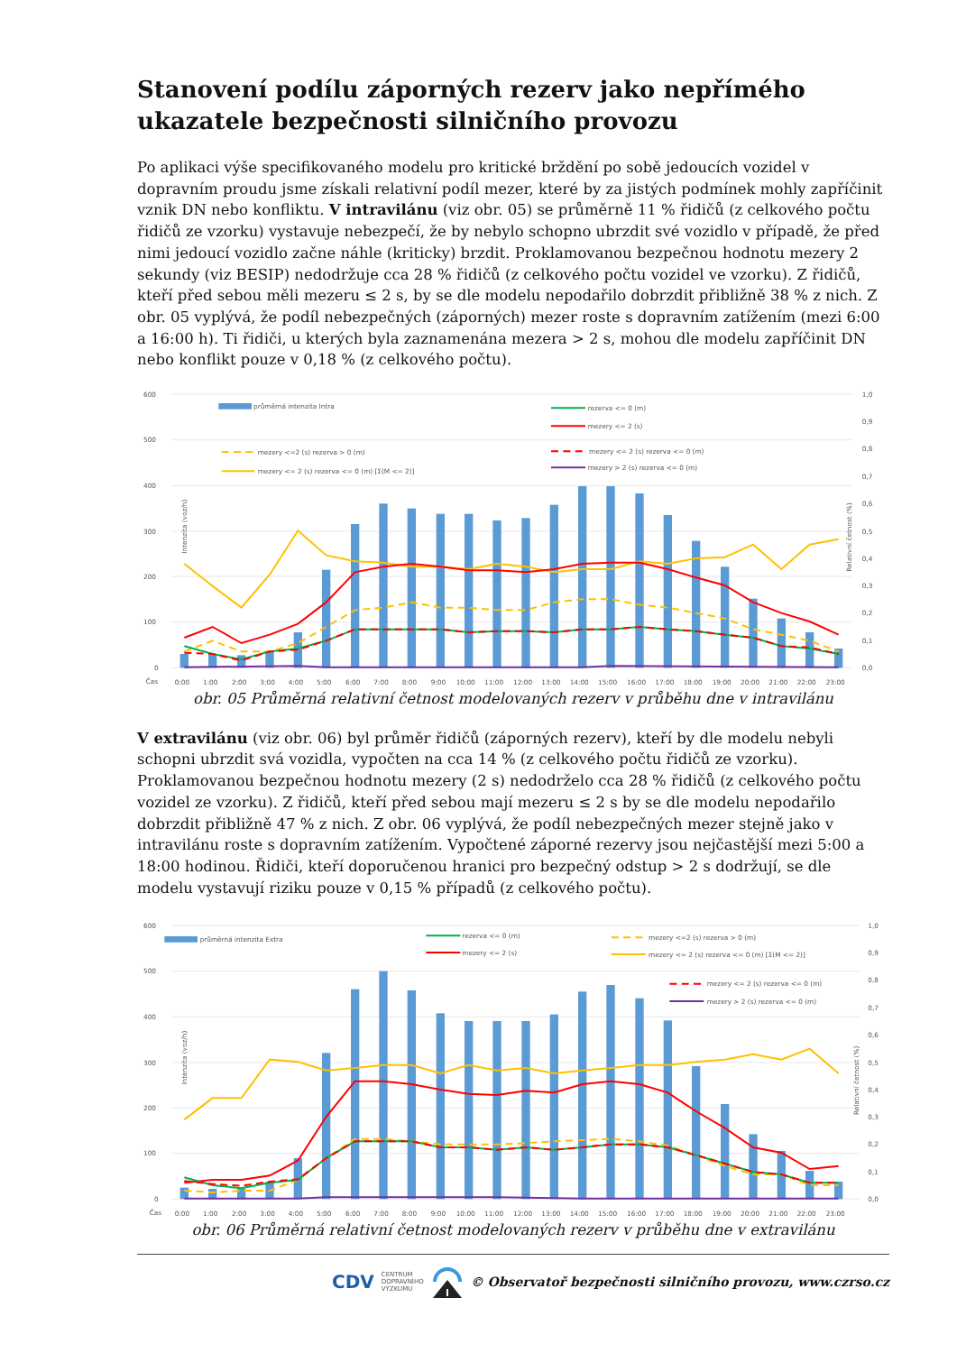Stanovení podílu záporných rezerv jako nepřímého ukazatele bezpečnosti silničního provozu
Po aplikaci výše specifikovaného modelu pro kritické brždění po sobě jedoucích vozidel v dopravním proudu jsme získali relativní podíl mezer, které by za jistých podmínek mohly zapříčinit vznik DN nebo konfliktu. V intravilánu (viz obr. 05) se průměrně 11 % řidičů (z celkového počtu řidičů ze vzorku) vystavuje nebezpečí, že by nebylo schopno ubrzdit své vozidlo v případě, že před nimi jedoucí vozidlo začne náhle (kriticky) brzdit. Proklamovanou bezpečnou hodnotu mezery 2 sekundy (viz BESIP) nedodržuje cca 28 % řidičů (z celkového počtu vozidel ve vzorku). Z řidičů, kteří před sebou měli mezeru ≤ 2 s, by se dle modelu nepodařilo dobrzdit přibližně 38 % z nich. Z obr. 05 vyplývá, že podíl nebezpečných (záporných) mezer roste s dopravním zatížením (mezi 6:00 a 16:00 h). Ti řidiči, u kterých byla zaznamenána mezera > 2 s, mohou dle modelu zapříčinit DN nebo konflikt pouze v 0,18 % (z celkového počtu).
600
500
400
300
200
100
0
1,0
0,9
0,8
0,7
0,6
0,5
0,4
0,3
0,2
0,1
0,0
Intenzita (voz/h)
Relativní četnost (%)
průměrná intenzita Intra
rezerva <= 0 (m)
mezery <= 2 (s)
mezery <=2 (s) rezerva > 0 (m)
mezery <= 2 (s) rezerva <= 0 (m) [Σ(M <= 2)]
mezery <= 2 (s) rezerva <= 0 (m)
mezery > 2 (s) rezerva <= 0 (m)
Čas
0:00
1:00
2:00
3:00
4:00
5:00
6:00
7:00
8:00
9:00
10:00
11:00
12:00
13:00
14:00
15:00
16:00
17:00
18:00
19:00
20:00
21:00
22:00
23:00
obr. 05 Průměrná relativní četnost modelovaných rezerv v průběhu dne v intravilánu
V extravilánu (viz obr. 06) byl průměr řidičů (záporných rezerv), kteří by dle modelu nebyli schopni ubrzdit svá vozidla, vypočten na cca 14 % (z celkového počtu řidičů ze vzorku). Proklamovanou bezpečnou hodnotu mezery (2 s) nedodrželo cca 28 % řidičů (z celkového počtu vozidel ze vzorku). Z řidičů, kteří před sebou mají mezeru ≤ 2 s by se dle modelu nepodařilo dobrzdit přibližně 47 % z nich. Z obr. 06 vyplývá, že podíl nebezpečných mezer stejně jako v intravilánu roste s dopravním zatížením. Vypočtené záporné rezervy jsou nejčastější mezi 5:00 a 18:00 hodinou. Řidiči, kteří doporučenou hranici pro bezpečný odstup > 2 s dodržují, se dle modelu vystavují riziku pouze v 0,15 % případů (z celkového počtu).
600
500
400
300
200
100
0
1,0
0,9
0,8
0,7
0,6
0,5
0,4
0,3
0,2
0,1
0,0
Intenzita (voz/h)
Relativní četnost (%)
průměrná intenzita Extra
rezerva <= 0 (m)
mezery <= 2 (s)
mezery <=2 (s) rezerva > 0 (m)
mezery <= 2 (s) rezerva <= 0 (m) [Σ(M <= 2)]
mezery <= 2 (s) rezerva <= 0 (m)
mezery > 2 (s) rezerva <= 0 (m)
Čas
0:00
1:00
2:00
3:00
4:00
5:00
6:00
7:00
8:00
9:00
10:00
11:00
12:00
13:00
14:00
15:00
16:00
17:00
18:00
19:00
20:00
21:00
22:00
23:00
obr. 06 Průměrná relativní četnost modelovaných rezerv v průběhu dne v extravilánu
CDV CENTRUM
DOPRAVNÍHO
VÝZKUMU © Observatoř bezpečnosti silničního provozu, www.czrso.cz